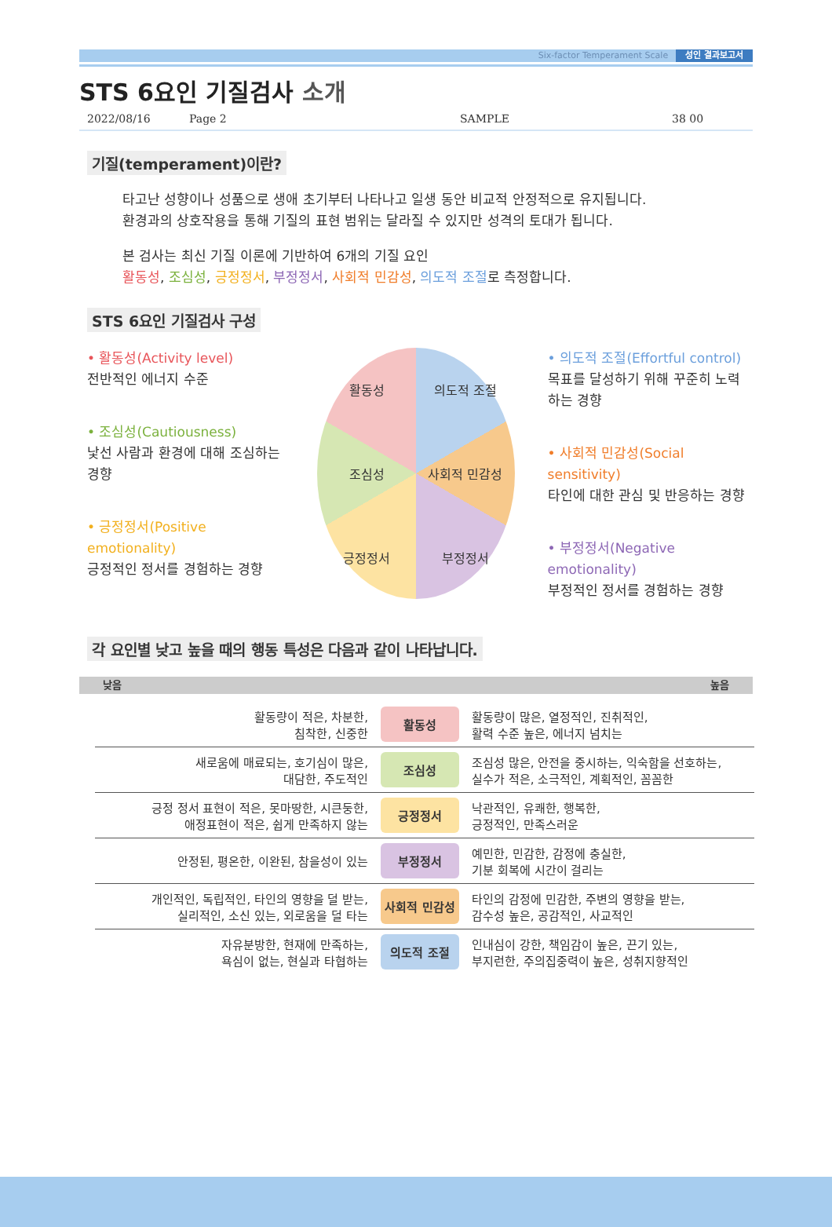Six-factor Temperament Scale 성인 결과보고서
STS 6요인 기질검사 소개
2022/08/16 Page 2 SAMPLE 38 00
기질(temperament)이란?
타고난 성향이나 성품으로 생애 초기부터 나타나고 일생 동안 비교적 안정적으로 유지됩니다.
환경과의 상호작용을 통해 기질의 표현 범위는 달라질 수 있지만 성격의 토대가 됩니다.
본 검사는 최신 기질 이론에 기반하여 6개의 기질 요인
활동성, 조심성, 긍정정서, 부정정서, 사회적 민감성, 의도적 조절로 측정합니다.
STS 6요인 기질검사 구성
• 활동성(Activity level)
전반적인 에너지 수준
• 조심성(Cautiousness)
낯선 사람과 환경에 대해 조심하는 경향
• 긍정정서(Positive emotionality)
긍정적인 정서를 경험하는 경향
활동성 의도적 조절 조심성 사회적 민감성 긍정정서 부정정서
• 의도적 조절(Effortful control)
목표를 달성하기 위해 꾸준히 노력하는 경향
• 사회적 민감성(Social sensitivity)
타인에 대한 관심 및 반응하는 경향
• 부정정서(Negative emotionality)
부정적인 정서를 경험하는 경향
각 요인별 낮고 높을 때의 행동 특성은 다음과 같이 나타납니다.
낮음 높음
| 활동량이 적은, 차분한, 침착한, 신중한 | 활동성 | 활동량이 많은, 열정적인, 진취적인, 활력 수준 높은, 에너지 넘치는 |
| 새로움에 매료되는, 호기심이 많은, 대담한, 주도적인 | 조심성 | 조심성 많은, 안전을 중시하는, 익숙함을 선호하는, 실수가 적은, 소극적인, 계획적인, 꼼꼼한 |
| 긍정 정서 표현이 적은, 못마땅한, 시큰둥한, 애정표현이 적은, 쉽게 만족하지 않는 | 긍정정서 | 낙관적인, 유쾌한, 행복한, 긍정적인, 만족스러운 |
| 안정된, 평온한, 이완된, 참을성이 있는 | 부정정서 | 예민한, 민감한, 감정에 충실한, 기분 회복에 시간이 걸리는 |
| 개인적인, 독립적인, 타인의 영향을 덜 받는, 실리적인, 소신 있는, 외로움을 덜 타는 | 사회적 민감성 | 타인의 감정에 민감한, 주변의 영향을 받는, 감수성 높은, 공감적인, 사교적인 |
| 자유분방한, 현재에 만족하는, 욕심이 없는, 현실과 타협하는 | 의도적 조절 | 인내심이 강한, 책임감이 높은, 끈기 있는, 부지런한, 주의집중력이 높은, 성취지향적인 |